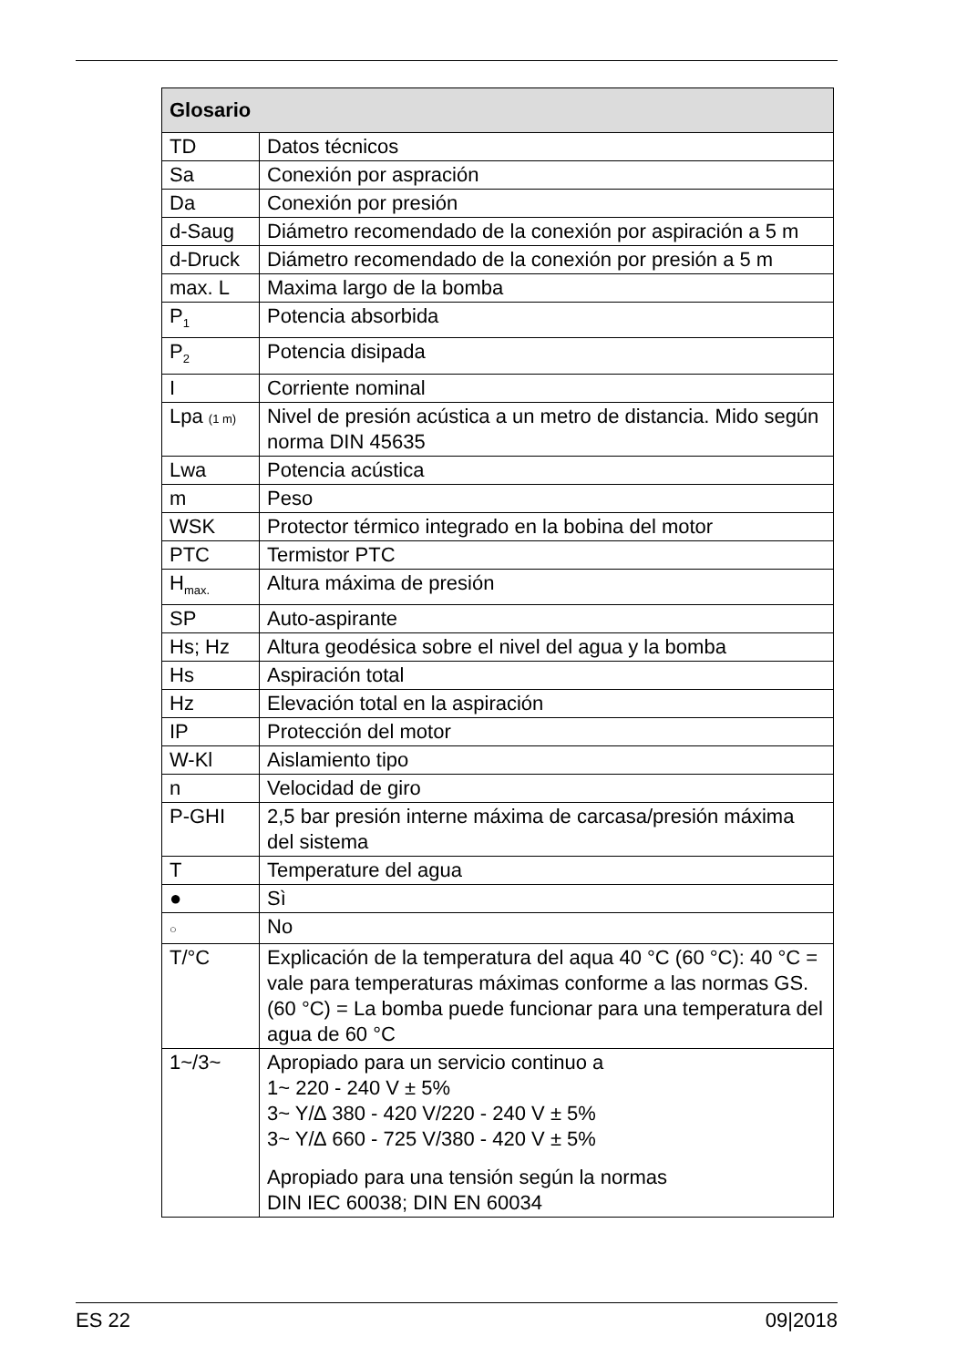| Glosario | |
| --- | --- |
| TD | Datos técnicos |
| Sa | Conexión por aspración |
| Da | Conexión por presión |
| d-Saug | Diámetro recomendado de la conexión por aspiración a 5 m |
| d-Druck | Diámetro recomendado de la conexión por presión a 5 m |
| max. L | Maxima largo de la bomba |
| P<sub>1</sub> | Potencia absorbida |
| P<sub>2</sub> | Potencia disipada |
| I | Corriente nominal |
| Lpa (1 m) | Nivel de presión acústica a un metro de distancia. Mido según norma DIN 45635 |
| Lwa | Potencia acústica |
| m | Peso |
| WSK | Protector térmico integrado en la bobina del motor |
| PTC | Termistor PTC |
| H<sub>max.</sub> | Altura máxima de presión |
| SP | Auto-aspirante |
| Hs; Hz | Altura geodésica sobre el nivel del agua y la bomba |
| Hs | Aspiración total |
| Hz | Elevación total en la aspiración |
| IP | Protección del motor |
| W-Kl | Aislamiento tipo |
| n | Velocidad de giro |
| P-GHI | 2,5 bar presión interne máxima de carcasa/presión máxima del sistema |
| T | Temperature del agua |
| ● | Sì |
| ○ | No |
| T/°C | Explicación de la temperatura del aqua 40 °C (60 °C): 40 °C = vale para temperaturas máximas conforme a las normas GS. (60 °C) = La bomba puede funcionar para una temperatura del agua de 60 °C |
| 1~/3~ | Apropiado para un servicio continuo a 1~ 220 - 240 V ± 5% 3~ Y/∆ 380 - 420 V/220 - 240 V ± 5% 3~ Y/∆ 660 - 725 V/380 - 420 V ± 5% Apropiado para una tensión según la normas DIN IEC 60038; DIN EN 60034 |
ES 22 09|2018